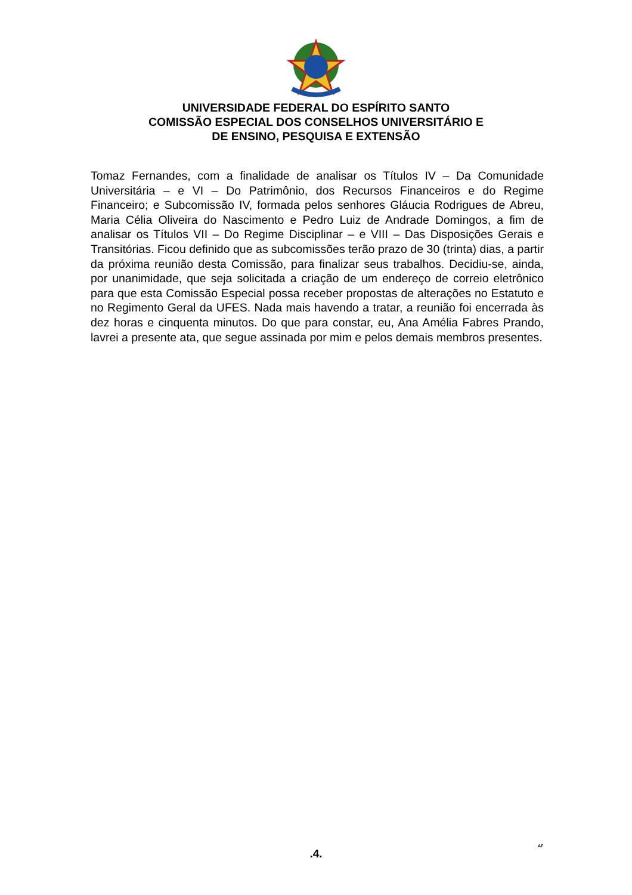UNIVERSIDADE FEDERAL DO ESPÍRITO SANTO
COMISSÃO ESPECIAL DOS CONSELHOS UNIVERSITÁRIO E
DE ENSINO, PESQUISA E EXTENSÃO
Tomaz Fernandes, com a finalidade de analisar os Títulos IV – Da Comunidade Universitária – e VI – Do Patrimônio, dos Recursos Financeiros e do Regime Financeiro; e Subcomissão IV, formada pelos senhores Gláucia Rodrigues de Abreu, Maria Célia Oliveira do Nascimento e Pedro Luiz de Andrade Domingos, a fim de analisar os Títulos VII – Do Regime Disciplinar – e VIII – Das Disposições Gerais e Transitórias. Ficou definido que as subcomissões terão prazo de 30 (trinta) dias, a partir da próxima reunião desta Comissão, para finalizar seus trabalhos. Decidiu-se, ainda, por unanimidade, que seja solicitada a criação de um endereço de correio eletrônico para que esta Comissão Especial possa receber propostas de alterações no Estatuto e no Regimento Geral da UFES. Nada mais havendo a tratar, a reunião foi encerrada às dez horas e cinquenta minutos. Do que para constar, eu, Ana Amélia Fabres Prando, lavrei a presente ata, que segue assinada por mim e pelos demais membros presentes.
.4.
AF